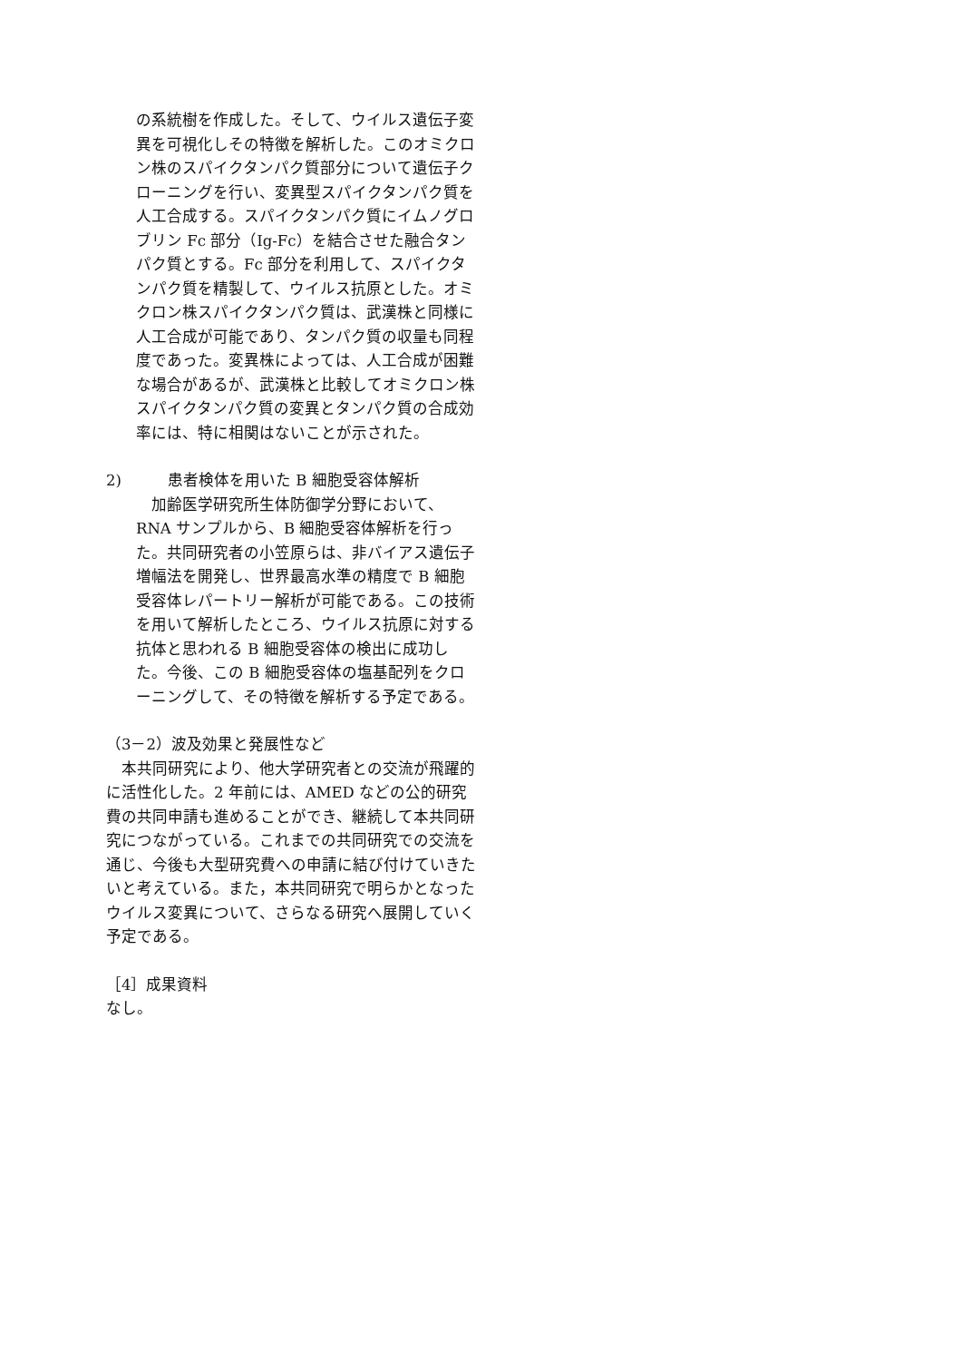の系統樹を作成した。そして、ウイルス遺伝子変異を可視化しその特徴を解析した。このオミクロン株のスパイクタンパク質部分について遺伝子クローニングを行い、変異型スパイクタンパク質を人工合成する。スパイクタンパク質にイムノグロブリン Fc 部分（Ig-Fc）を結合させた融合タンパク質とする。Fc 部分を利用して、スパイクタンパク質を精製して、ウイルス抗原とした。オミクロン株スパイクタンパク質は、武漢株と同様に人工合成が可能であり、タンパク質の収量も同程度であった。変異株によっては、人工合成が困難な場合があるが、武漢株と比較してオミクロン株スパイクタンパク質の変異とタンパク質の合成効率には、特に相関はないことが示された。
2)　　　患者検体を用いた B 細胞受容体解析
　加齢医学研究所生体防御学分野において、RNA サンプルから、B 細胞受容体解析を行った。共同研究者の小笠原らは、非バイアス遺伝子増幅法を開発し、世界最高水準の精度で B 細胞受容体レパートリー解析が可能である。この技術を用いて解析したところ、ウイルス抗原に対する抗体と思われる B 細胞受容体の検出に成功した。今後、この B 細胞受容体の塩基配列をクローニングして、その特徴を解析する予定である。
（3－2）波及効果と発展性など
　本共同研究により、他大学研究者との交流が飛躍的に活性化した。2 年前には、AMED などの公的研究費の共同申請も進めることができ、継続して本共同研究につながっている。これまでの共同研究での交流を通じ、今後も大型研究費への申請に結び付けていきたいと考えている。また，本共同研究で明らかとなったウイルス変異について、さらなる研究へ展開していく予定である。
［4］成果資料
なし。